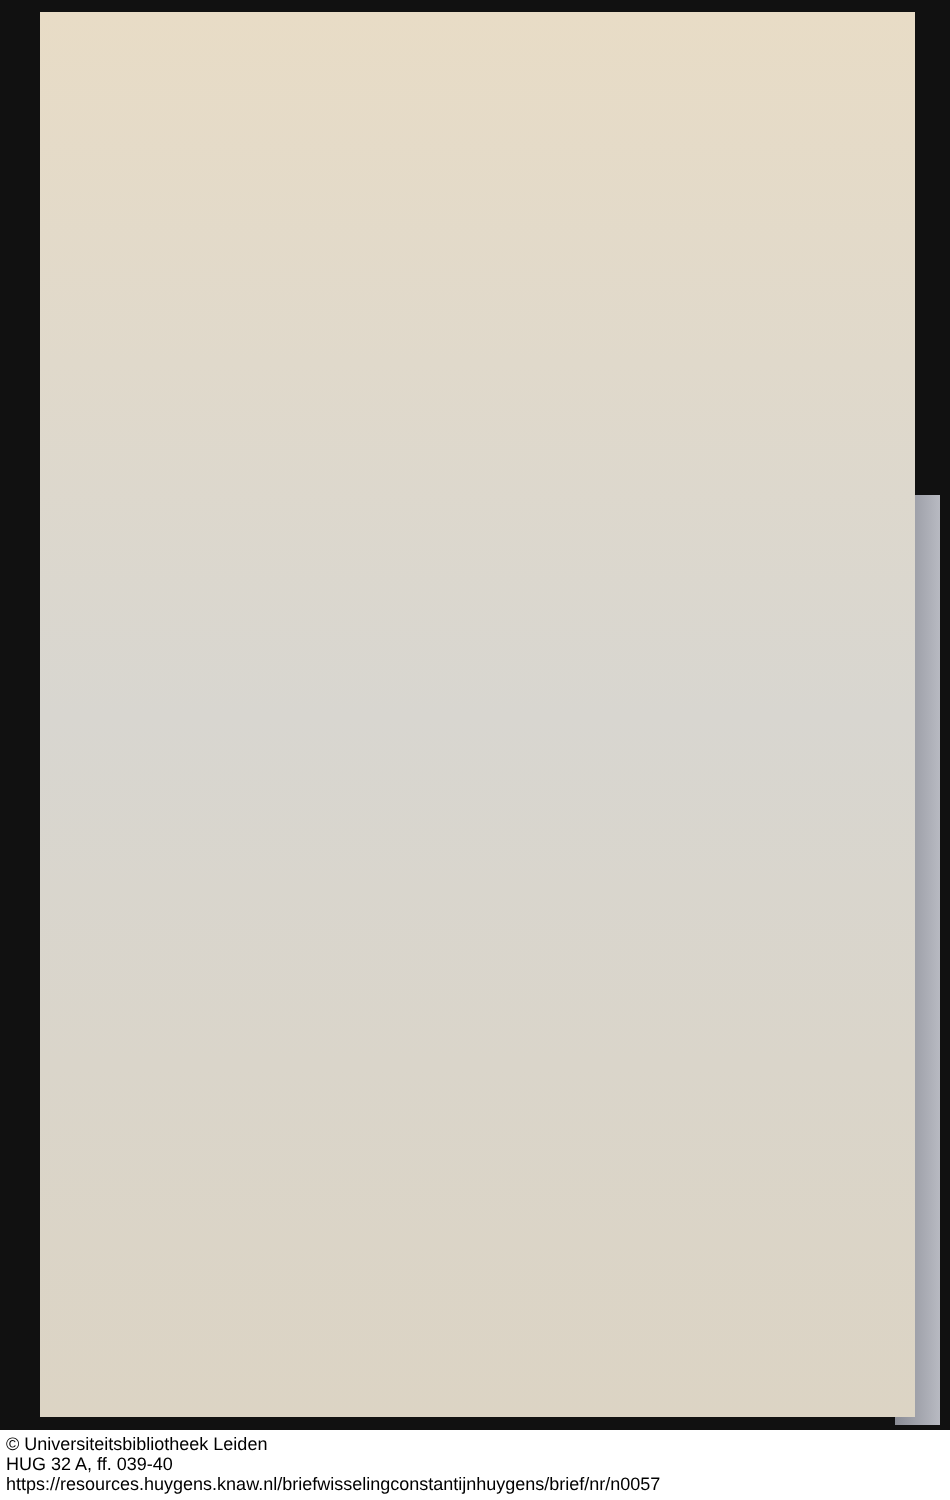© Universiteitsbibliotheek Leiden
HUG 32 A, ff. 039-40
https://resources.huygens.knaw.nl/briefwisselingconstantijnhuygens/brief/nr/n0057